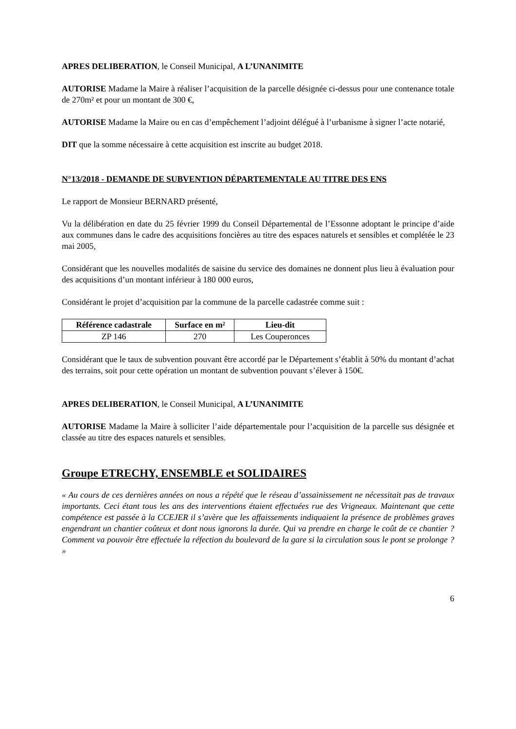APRES DELIBERATION, le Conseil Municipal, A L’UNANIMITE
AUTORISE Madame la Maire à réaliser l’acquisition de la parcelle désignée ci-dessus pour une contenance totale de 270m² et pour un montant de 300 €,
AUTORISE Madame la Maire ou en cas d’empêchement l’adjoint délégué à l’urbanisme à signer l’acte notarié,
DIT que la somme nécessaire à cette acquisition est inscrite au budget 2018.
N°13/2018 - DEMANDE DE SUBVENTION DÉPARTEMENTALE AU TITRE DES ENS
Le rapport de Monsieur BERNARD présenté,
Vu la délibération en date du 25 février 1999 du Conseil Départemental de l’Essonne adoptant le principe d’aide aux communes dans le cadre des acquisitions foncières au titre des espaces naturels et sensibles et complétée le 23 mai 2005,
Considérant que les nouvelles modalités de saisine du service des domaines ne donnent plus lieu à évaluation pour des acquisitions d’un montant inférieur à 180 000 euros,
Considérant le projet d’acquisition par la commune de la parcelle cadastrée comme suit :
| Référence cadastrale | Surface en m² | Lieu-dit |
| --- | --- | --- |
| ZP 146 | 270 | Les Couperonces |
Considérant que le taux de subvention pouvant être accordé par le Département s’établit à 50% du montant d’achat des terrains, soit pour cette opération un montant de subvention pouvant s’élever à 150€.
APRES DELIBERATION, le Conseil Municipal, A L’UNANIMITE
AUTORISE Madame la Maire à solliciter l’aide départementale pour l’acquisition de la parcelle sus désignée et classée au titre des espaces naturels et sensibles.
Groupe ETRECHY, ENSEMBLE et SOLIDAIRES
« Au cours de ces dernières années on nous a répété que le réseau d’assainissement ne nécessitait pas de travaux importants. Ceci étant tous les ans des interventions étaient effectuées rue des Vrigneaux. Maintenant que cette compétence est passée à la CCEJER il s’avère que les affaissements indiquaient la présence de problèmes graves engendrant un chantier coûteux et dont nous ignorons la durée. Qui va prendre en charge le coût de ce chantier ? Comment va pouvoir être effectuée la réfection du boulevard de la gare si la circulation sous le pont se prolonge ? »
6